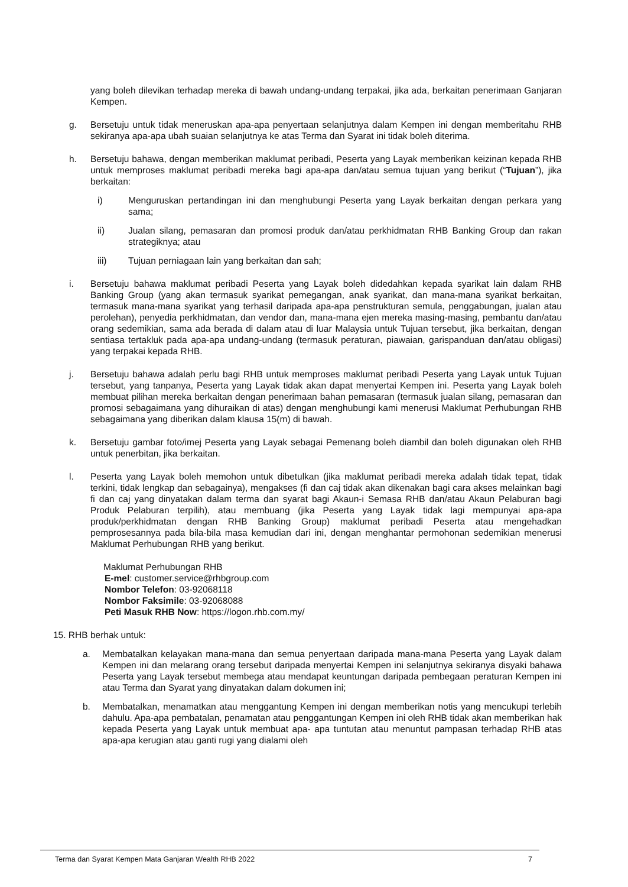yang boleh dilevikan terhadap mereka di bawah undang-undang terpakai, jika ada, berkaitan penerimaan Ganjaran Kempen.
g. Bersetuju untuk tidak meneruskan apa-apa penyertaan selanjutnya dalam Kempen ini dengan memberitahu RHB sekiranya apa-apa ubah suaian selanjutnya ke atas Terma dan Syarat ini tidak boleh diterima.
h. Bersetuju bahawa, dengan memberikan maklumat peribadi, Peserta yang Layak memberikan keizinan kepada RHB untuk memproses maklumat peribadi mereka bagi apa-apa dan/atau semua tujuan yang berikut (“Tujuan”), jika berkaitan:
i) Menguruskan pertandingan ini dan menghubungi Peserta yang Layak berkaitan dengan perkara yang sama;
ii) Jualan silang, pemasaran dan promosi produk dan/atau perkhidmatan RHB Banking Group dan rakan strategiknya; atau
iii) Tujuan perniagaan lain yang berkaitan dan sah;
i. Bersetuju bahawa maklumat peribadi Peserta yang Layak boleh didedahkan kepada syarikat lain dalam RHB Banking Group (yang akan termasuk syarikat pemegangan, anak syarikat, dan mana-mana syarikat berkaitan, termasuk mana-mana syarikat yang terhasil daripada apa-apa penstrukturan semula, penggabungan, jualan atau perolehan), penyedia perkhidmatan, dan vendor dan, mana-mana ejen mereka masing-masing, pembantu dan/atau orang sedemikian, sama ada berada di dalam atau di luar Malaysia untuk Tujuan tersebut, jika berkaitan, dengan sentiasa tertakluk pada apa-apa undang-undang (termasuk peraturan, piawaian, garispanduan dan/atau obligasi) yang terpakai kepada RHB.
j. Bersetuju bahawa adalah perlu bagi RHB untuk memproses maklumat peribadi Peserta yang Layak untuk Tujuan tersebut, yang tanpanya, Peserta yang Layak tidak akan dapat menyertai Kempen ini. Peserta yang Layak boleh membuat pilihan mereka berkaitan dengan penerimaan bahan pemasaran (termasuk jualan silang, pemasaran dan promosi sebagaimana yang dihuraikan di atas) dengan menghubungi kami menerusi Maklumat Perhubungan RHB sebagaimana yang diberikan dalam klausa 15(m) di bawah.
k. Bersetuju gambar foto/imej Peserta yang Layak sebagai Pemenang boleh diambil dan boleh digunakan oleh RHB untuk penerbitan, jika berkaitan.
l. Peserta yang Layak boleh memohon untuk dibetulkan (jika maklumat peribadi mereka adalah tidak tepat, tidak terkini, tidak lengkap dan sebagainya), mengakses (fi dan caj tidak akan dikenakan bagi cara akses melainkan bagi fi dan caj yang dinyatakan dalam terma dan syarat bagi Akaun-i Semasa RHB dan/atau Akaun Pelaburan bagi Produk Pelaburan terpilih), atau membuang (jika Peserta yang Layak tidak lagi mempunyai apa-apa produk/perkhidmatan dengan RHB Banking Group) maklumat peribadi Peserta atau mengehadkan pemprosesannya pada bila-bila masa kemudian dari ini, dengan menghantar permohonan sedemikian menerusi Maklumat Perhubungan RHB yang berikut.
Maklumat Perhubungan RHB
E-mel: customer.service@rhbgroup.com
Nombor Telefon: 03-92068118
Nombor Faksimile: 03-92068088
Peti Masuk RHB Now: https://logon.rhb.com.my/
15. RHB berhak untuk:
a. Membatalkan kelayakan mana-mana dan semua penyertaan daripada mana-mana Peserta yang Layak dalam Kempen ini dan melarang orang tersebut daripada menyertai Kempen ini selanjutnya sekiranya disyaki bahawa Peserta yang Layak tersebut membega atau mendapat keuntungan daripada pembegaan peraturan Kempen ini atau Terma dan Syarat yang dinyatakan dalam dokumen ini;
b. Membatalkan, menamatkan atau menggantung Kempen ini dengan memberikan notis yang mencukupi terlebih dahulu. Apa-apa pembatalan, penamatan atau penggantungan Kempen ini oleh RHB tidak akan memberikan hak kepada Peserta yang Layak untuk membuat apa- apa tuntutan atau menuntut pampasan terhadap RHB atas apa-apa kerugian atau ganti rugi yang dialami oleh
Terma dan Syarat Kempen Mata Ganjaran Wealth RHB 2022 7